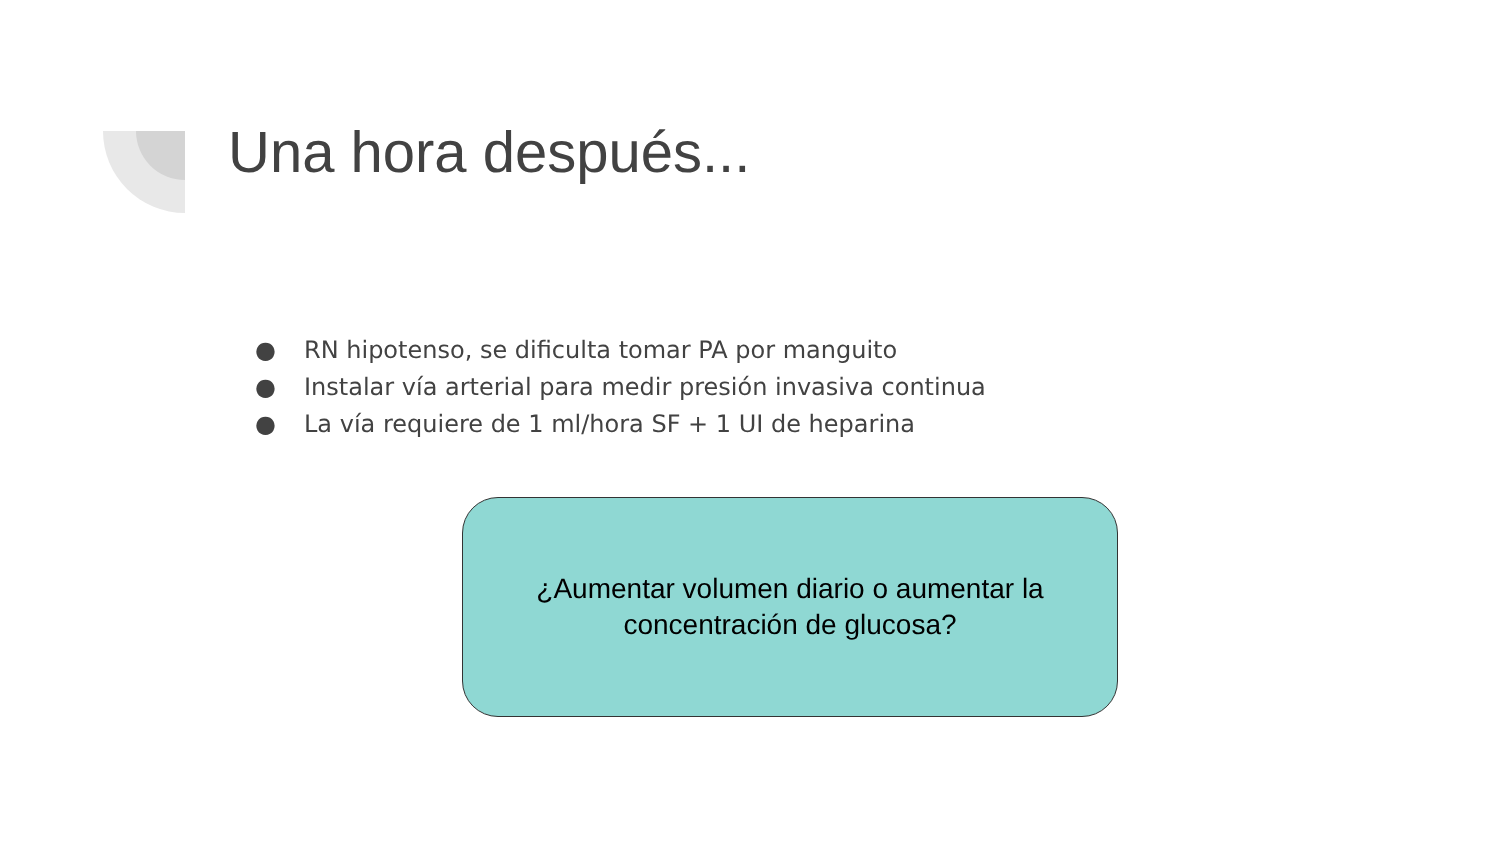Una hora después...
● RN hipotenso, se dificulta tomar PA por manguito
● Instalar vía arterial para medir presión invasiva continua
● La vía requiere de 1 ml/hora SF + 1 UI de heparina
¿Aumentar volumen diario o aumentar la
concentración de glucosa?